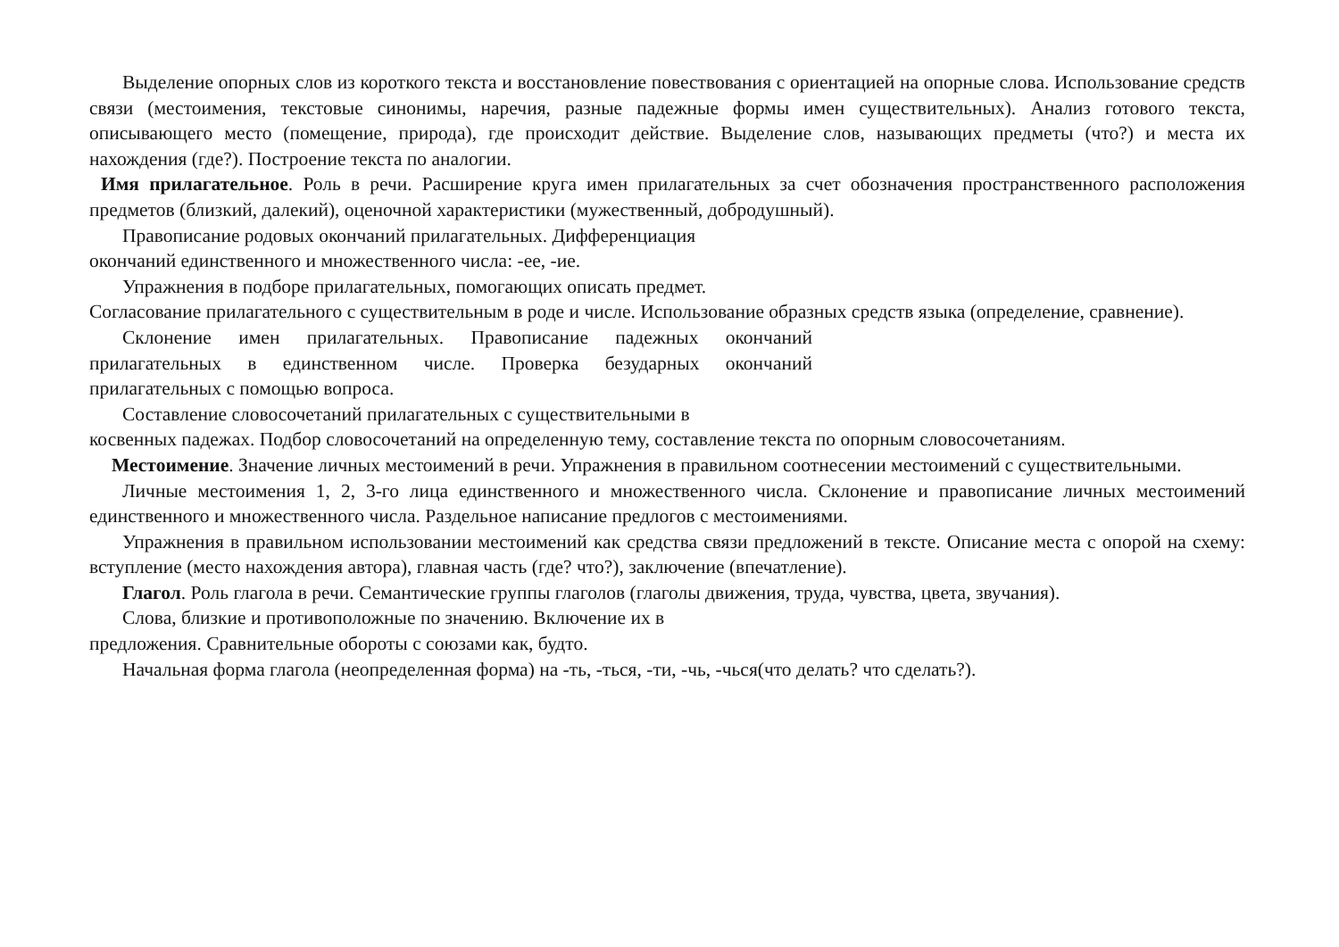Выделение опорных слов из короткого текста и восстановление повествования с ориентацией на опорные слова. Использование средств связи (местоимения, текстовые синонимы, наречия, разные падежные формы имен существительных). Анализ готового текста, описывающего место (помещение, природа), где происходит действие. Выделение слов, называющих предметы (что?) и места их нахождения (где?). Построение текста по аналогии.
Имя прилагательное. Роль в речи. Расширение круга имен прилагательных за счет обозначения пространственного расположения предметов (близкий, далекий), оценочной характеристики (мужественный, добродушный).
Правописание родовых окончаний прилагательных. Дифференциация
окончаний единственного и множественного числа: -ее, -ие.
Упражнения в подборе прилагательных, помогающих описать предмет.
Согласование прилагательного с существительным в роде и числе. Использование образных средств языка (определение, сравнение).
Склонение имен прилагательных. Правописание падежных окончаний прилагательных в единственном числе. Проверка безударных окончаний прилагательных с помощью вопроса.
Составление словосочетаний прилагательных с существительными в
косвенных падежах. Подбор словосочетаний на определенную тему, составление текста по опорным словосочетаниям.
Местоимение. Значение личных местоимений в речи. Упражнения в правильном соотнесении местоимений с существительными.
Личные местоимения 1, 2, 3-го лица единственного и множественного числа. Склонение и правописание личных местоимений единственного и множественного числа. Раздельное написание предлогов с местоимениями.
Упражнения в правильном использовании местоимений как средства связи предложений в тексте. Описание места с опорой на схему: вступление (место нахождения автора), главная часть (где? что?), заключение (впечатление).
Глагол. Роль глагола в речи. Семантические группы глаголов (глаголы движения, труда, чувства, цвета, звучания).
Слова, близкие и противоположные по значению. Включение их в
предложения. Сравнительные обороты с союзами как, будто.
Начальная форма глагола (неопределенная форма) на -ть, -ться, -ти, -чь, -чься(что делать? что сделать?).